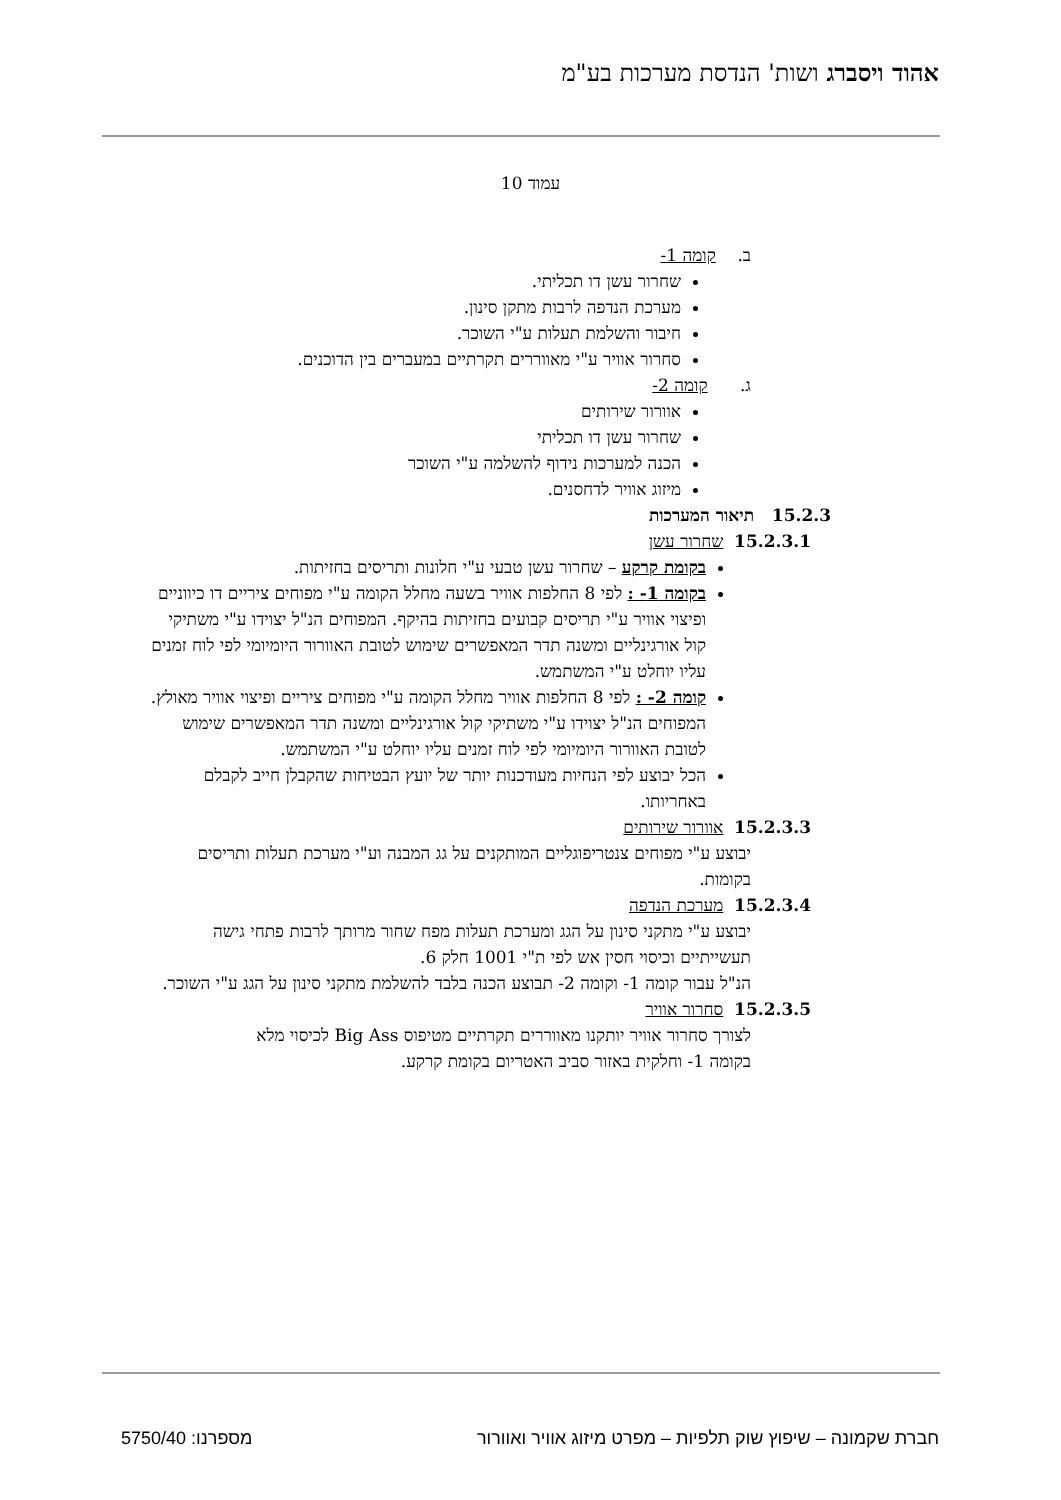אהוד ויסברג ושות' הנדסת מערכות בע"מ
עמוד 10
ב. קומה 1-
שחרור עשן דו תכליתי.
מערכת הנדפה לרבות מתקן סינון.
חיבור והשלמת תעלות ע"י השוכר.
סחרור אוויר ע"י מאווררים תקרתיים במעברים בין הדוכנים.
ג. קומה 2-
אוורור שירותים
שחרור עשן דו תכליתי
הכנה למערכות נידוף להשלמה ע"י השוכר
מיזוג אוויר לדחסנים.
15.2.3 תיאור המערכות
15.2.3.1 שחרור עשן
בקומת קרקע – שחרור עשן טבעי ע"י חלונות ותריסים בחזיתות.
בקומה 1- : לפי 8 החלפות אוויר בשעה מחלל הקומה ע"י מפוחים ציריים דו כיווניים ופיצוי אוויר ע"י תריסים קבועים בחזיתות בהיקף. המפוחים הנ"ל יצוידו ע"י משתיקי קול אורגינליים ומשנה תדר המאפשרים שימוש לטובת האוורור היומיומי לפי לוח זמנים עליו יוחלט ע"י המשתמש.
קומה 2- : לפי 8 החלפות אוויר מחלל הקומה ע"י מפוחים ציריים ופיצוי אוויר מאולץ. המפוחים הנ"ל יצוידו ע"י משתיקי קול אורגינליים ומשנה תדר המאפשרים שימוש לטובת האוורור היומיומי לפי לוח זמנים עליו יוחלט ע"י המשתמש.
הכל יבוצע לפי הנחיות מעודכנות יותר של יועץ הבטיחות שהקבלן חייב לקבלם באחריותו.
15.2.3.3 אוורור שירותים
יבוצע ע"י מפוחים צנטריפוגליים המותקנים על גג המבנה וע"י מערכת תעלות ותריסים בקומות.
15.2.3.4 מערכת הנדפה
יבוצע ע"י מתקני סינון על הגג ומערכת תעלות מפח שחור מרותך לרבות פתחי גישה תעשייתיים וכיסוי חסין אש לפי ת"י 1001 חלק 6.
הנ"ל עבור קומה 1- וקומה 2- תבוצע הכנה בלבד להשלמת מתקני סינון על הגג ע"י השוכר.
15.2.3.5 סחרור אוויר
לצורך סחרור אוויר יותקנו מאווררים תקרתיים מטיפוס Big Ass לכיסוי מלא בקומה 1- וחלקית באזור סביב האטריום בקומת קרקע.
חברת שקמונה – שיפוץ שוק תלפיות – מפרט מיזוג אוויר ואוורור מספרנו: 5750/40